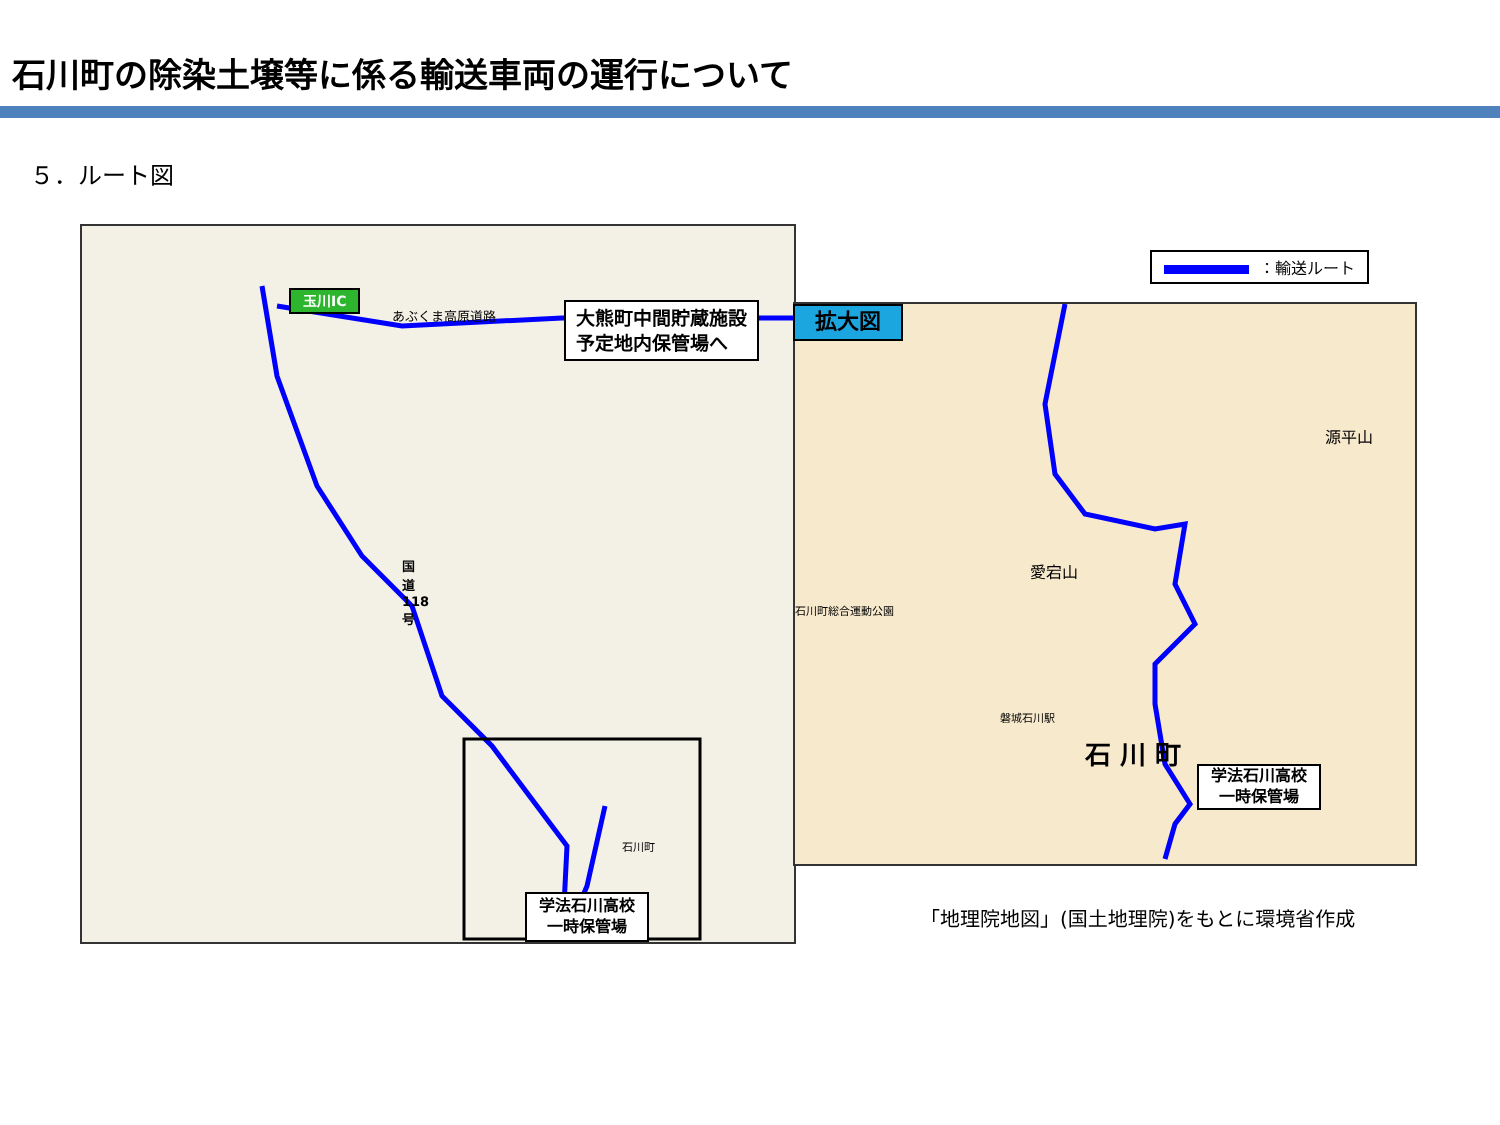石川町の除染土壌等に係る輸送車両の運行について
５．ルート図
玉川IC
あぶくま高原道路
大熊町中間貯蔵施設
予定地内保管場へ
国道118号
石川町
学法石川高校
一時保管場
拡大図
石 川 町
愛宕山
源平山
石川町総合運動公園
磐城石川駅
学法石川高校
一時保管場
：輸送ルート
「地理院地図」(国土地理院)をもとに環境省作成